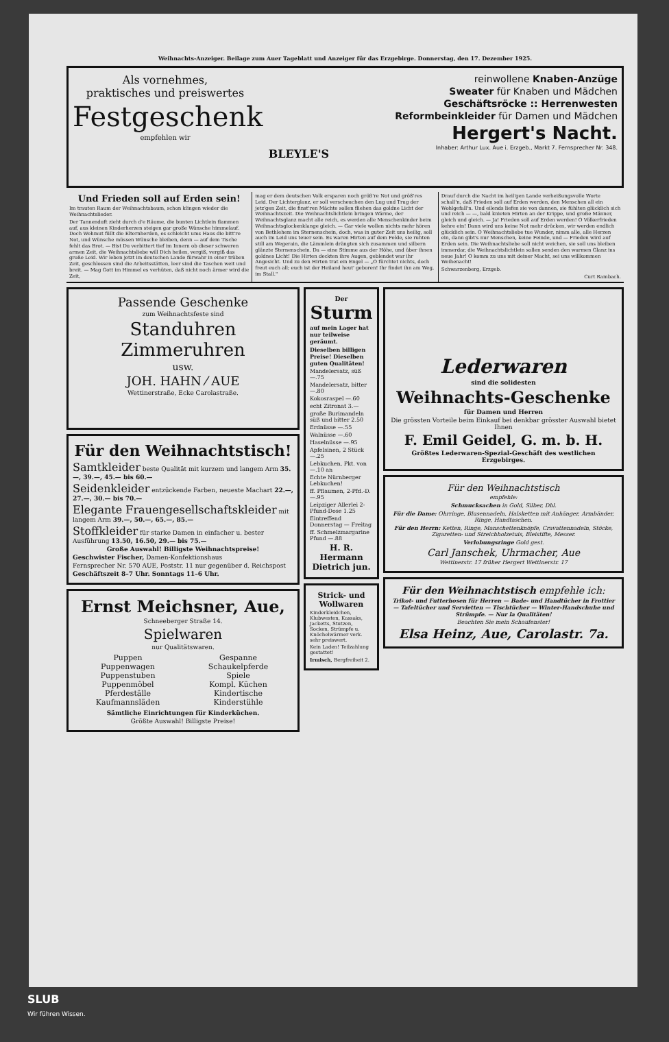Weihnachts-Anzeiger. Beilage zum Auer Tageblatt und Anzeiger für das Erzgebirge. Donnerstag, den 17. Dezember 1925.
Als vornehmes,
praktisches und preiswertes
Festgeschenk
empfehlen wir
BLEYLE'S
reinwollene Knaben-Anzüge
Sweater für Knaben und Mädchen
Geschäftsröcke :: Herrenwesten
Reformbeinkleider für Damen und Mädchen
Hergert's Nacht.
Inhaber: Arthur Lux. Aue i. Erzgeb., Markt 7. Fernsprecher Nr. 348.
Und Frieden soll auf Erden sein!
Im trauten Raum der Weihnachtsbaum, schon klingen wieder die Weihnachtslieder.
Der Tannenduft zieht durch d'e Räume, die bunten Lichtlein flammen auf, aus kleinen Kinderherzen steigen gar große Wünsche himmelauf. Doch Wehmut füllt die Elternherden, es schleicht ums Haus die bitt're Not, und Wünsche müssen Wünsche bleiben, denn — auf dem Tische fehlt das Brot. — Bist Du verbittert tief im Innern ob dieser schweren armen Zeit, die Weihnachtsliebe will Dich heilen, vergiß, vergiß das große Leid. Wir leben jetzt im deutschen Lande fürwahr in einer trüben Zeit, geschlossen sind die Arbeitsstätten, leer sind die Taschen weit und breit. — Mag Gott im Himmel es verhüten, daß nicht noch ärmer wird die Zeit,
mag er dem deutschen Volk ersparen noch größ're Not und größ'res Leid. Der Lichterglanz, er soll verscheuchen den Lug und Trug der jetz'gen Zeit, die finst'ren Mächte sollen fliehen das goldne Licht der Weihnachtszeit. Die Weihnachtslichtlein bringen Wärme, der Weihnachtsglanz macht alle reich, es werden alle Menschenkinder beim Weihnachtsglockenklange gleich. — Gar viele wollen nichts mehr hören von Bethlehem im Sternenschein, doch, was in guter Zeit uns heilig, soll auch im Leid uns teuer sein. Es waren Hirten auf dem Felde, sie ruhten still am Wegerain, die Lämmlein drängten sich zusammen und silbern glänzte Sternenschein. Da — eine Stimme aus der Höhe, und über ihnen goldnes Licht! Die Hirten deckten ihre Augen, geblendet war ihr Angesicht. Und zu den Hirten trat ein Engel — „O fürchtet nichts, doch freut euch all; euch ist der Heiland heut' geboren! Ihr findet ihn am Weg, im Stall."
Drauf durch die Nacht im heil'gen Lande verheißungsvolle Worte schall'n, daß Frieden soll auf Erden werden, den Menschen all ein Wohlgefall'n. Und eilends liefen sie von dannen, sie fühlten glücklich sich und reich — —, bald knieten Hirten an der Krippe, und große Männer, gleich und gleich. — Ja! Frieden soll auf Erden werden! O Völkerfrieden kehre ein! Dann wird uns keine Not mehr drücken, wir werden endlich glücklich sein. O Weihnachtsliebe tue Wunder, nimm alle, alle Herzen ein, dann gibt's nur Menschen, keine Feinde, und — Frieden wird auf Erden sein. Die Weihnachtsliebe soll nicht weichen, sie soll uns bleiben immerdar, die Weihnachtslichtlein sollen senden den warmen Glanz ins neue Jahr! O komm zu uns mit deiner Macht, sei uns willkommen Weihenacht!
Schwarzenberg, Erzgeb.
Curt Rambach.
Passende Geschenke
zum Weihnachtsfeste sind
Standuhren
Zimmeruhren
usw.
JOH. HAHN ⁄ AUE
Wettinerstraße, Ecke Carolastraße.
Für den Weihnachtstisch!
Samtkleider beste Qualität mit kurzem und langem Arm 35.—, 39.—, 45.— bis 60.—
Seidenkleider entzückende Farben, neueste Machart 22.—, 27.—, 30.— bis 70.—
Elegante Frauengesellschaftskleider mit langem Arm 39.—, 50.—, 65.—, 85.—
Stoffkleider für starke Damen in einfacher u. bester Ausführung 13.50, 16.50, 29.— bis 75.—
Große Auswahl! Billigste Weihnachtspreise!
Geschwister Fischer, Damen-Konfektionshaus
Fernsprecher Nr. 570 AUE, Poststr. 11 nur gegenüber d. Reichspost
Geschäftszeit 8–7 Uhr. Sonntags 11–6 Uhr.
Ernst Meichsner, Aue,
Schneeberger Straße 14.
Spielwaren
nur Qualitätswaren.
Puppen
Puppenwagen
Puppenstuben
Puppenmöbel
Pferdeställe
Kaufmannsläden
Gespanne
Schaukelpferde
Spiele
Kompl. Küchen
Kindertische
Kinderstühle
Sämtliche Einrichtungen für Kinderküchen.
Größte Auswahl! Billigste Preise!
Der
Sturm
auf mein Lager hat nur teilweise geräumt.
Dieselben billigen Preise! Dieselben guten Qualitäten!
Mandelersatz, süß —.75
Mandelersatz, bitter —.80
Kokosraspel —.60
echt Zitronat 3.—
große Burimandeln süß und bitter 2.50
Erdnüsse —.55
Walnüsse —.60
Haselnüsse —.95
Apfelsinen, 2 Stück —.25
Lebkuchen, Pkt. von —.10 an
Echte Nürnberger Lebkuchen!
ff. Pflaumen, 2-Pfd.-D. —.95
Leipziger Allerlei 2-Pfund-Dose 1.25
Eintreffend Donnerstag — Freitag
ff. Schmelzmargarine Pfund —.88
H. R. Hermann Dietrich jun.
Strick- und Wollwaren
Kinderkleidchen, Klubwesten, Kassaks, Jacketts, Stutzen, Socken, Strümpfe u. Knöchelwärmer verk. sehr preiswert.
Kein Laden! Teilzahlung gestattet!
Irmisch, Bergfreiheit 2.
Lederwaren
sind die solidesten
Weihnachts-Geschenke
für Damen und Herren
Die grössten Vorteile beim Einkauf bei denkbar grösster Auswahl bietet Ihnen
F. Emil Geidel, G. m. b. H.
Größtes Lederwaren-Spezial-Geschäft des westlichen Erzgebirges.
Für den Weihnachtstisch
empfehle:
Schmucksachen in Gold, Silber, Dbl.
Für die Dame: Ohrringe, Blusennadeln, Halsketten mit Anhänger, Armbänder, Ringe, Handtaschen.
Für den Herrn: Ketten, Ringe, Manschettenknöpfe, Cravattennadeln, Stöcke, Zigaretten- und Streichholzetuis, Bleistifte, Messer.
Verlobungsringe Gold gest.
Carl Janschek, Uhrmacher, Aue
Wettinerstr. 17 früher Hergert Wettinerstr. 17
Für den Weihnachtstisch empfehle ich:
Trikot- und Futterhosen für Herren — Bade- und Handtücher in Frottier — Tafeltücher und Servietten — Tischtücher — Winter-Handschuhe und Strümpfe. — Nur la Qualitäten!
Beachten Sie mein Schaufenster!
Elsa Heinz, Aue, Carolastr. 7a.
SLUB
Wir führen Wissen.